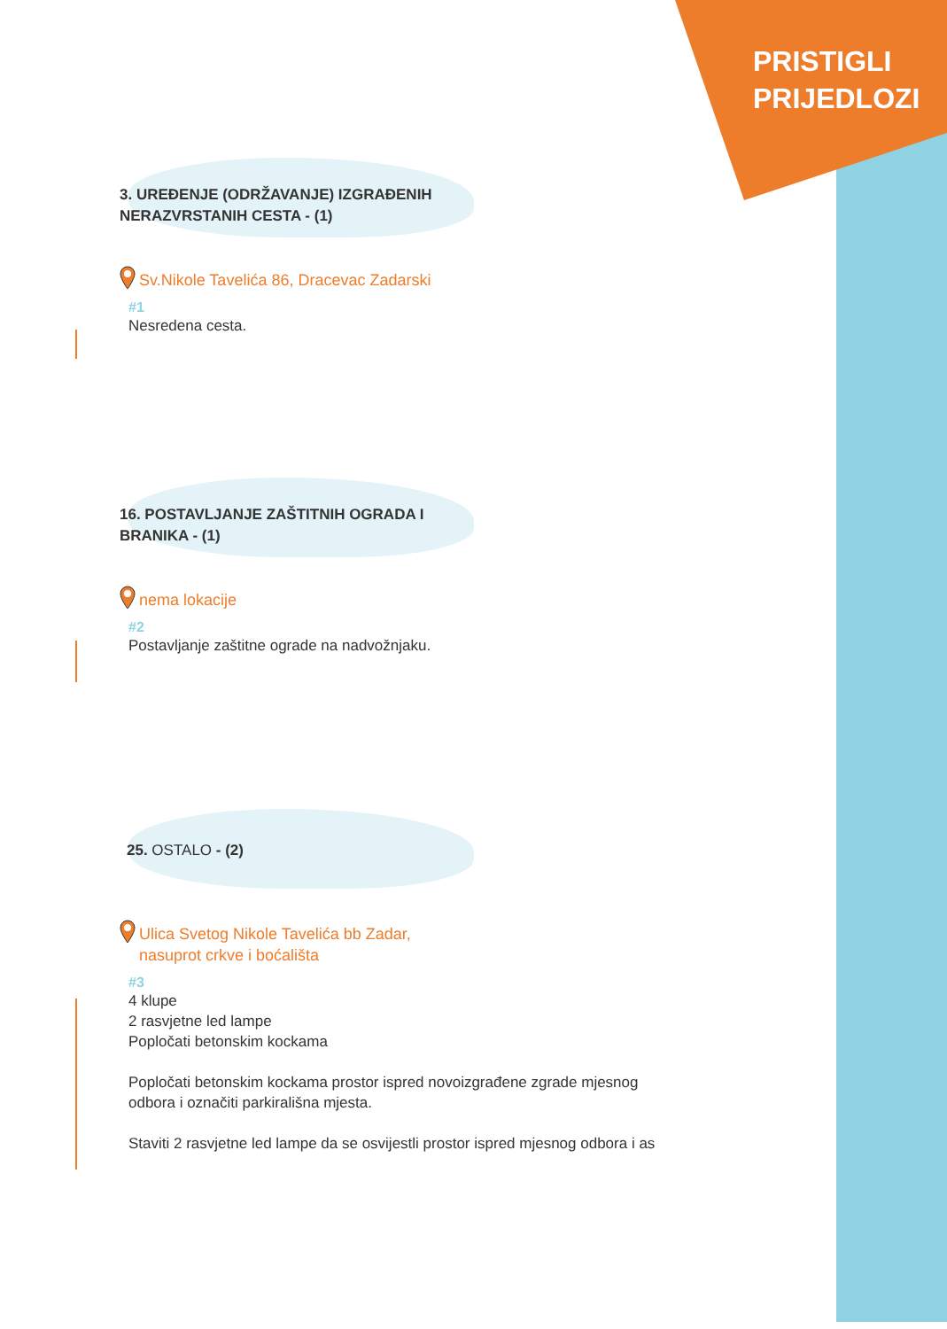PRISTIGLI
PRIJEDLOZI
3. UREĐENJE (ODRŽAVANJE) IZGRAĐENIH
NERAZVRSTANIH CESTA - (1)
Sv.Nikole Tavelića 86, Dracevac Zadarski
#1
Nesredena cesta.
16. POSTAVLJANJE ZAŠTITNIH OGRADA I
BRANIKA - (1)
nema lokacije
#2
Postavljanje zaštitne ograde na nadvožnjaku.
25. OSTALO - (2)
Ulica Svetog Nikole Tavelića bb Zadar,
nasuprot crkve i boćališta
#3
4 klupe
2 rasvjetne led lampe
Popločati betonskim kockama
Popločati betonskim kockama prostor ispred novoizgrađene zgrade mjesnog
odbora i označiti parkirališna mjesta.
Staviti 2 rasvjetne led lampe da se osvijestli prostor ispred mjesnog odbora i as